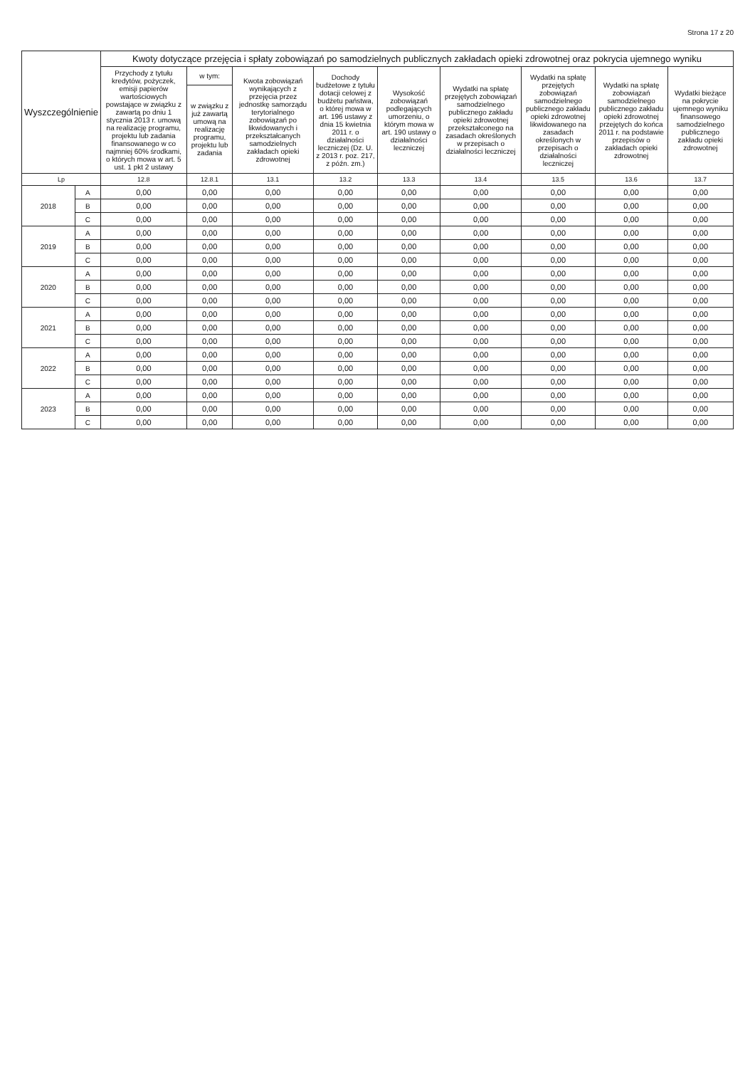Strona 17 z 20
| Wyszczególnienie | | Kwoty dotyczące przejęcia i spłaty zobowiązań po samodzielnych publicznych zakładach opieki zdrowotnej oraz pokrycia ujemnego wyniku | | | | | | | | |
| --- | --- | --- | --- | --- | --- | --- | --- | --- | --- | --- |
| | | Przychody z tytułu kredytów, pożyczek, emisji papierów wartościowych powstające w związku z zawartą po dniu 1 stycznia 2013 r. umową na realizację programu, projektu lub zadania finansowanego w co najmniej 60% środkami, o których mowa w art. 5 ust. 1 pkt 2 ustawy | w tym: | Kwota zobowiązań wynikających z przejęcia przez jednostkę samorządu terytorialnego zobowiązań po likwidowanych i przekształcanych samodzielnych zakładach opieki zdrowotnej | Dochody budżetowe z tytułu dotacji celowej z budżetu państwa, o której mowa w art. 196 ustawy z dnia 15 kwietnia 2011 r. o działalności leczniczej (Dz. U. z 2013 r. poz. 217, z późn. zm.) | Wysokość zobowiązań podlegających umorzeniu, o którym mowa w art. 190 ustawy o działalności leczniczej | Wydatki na spłatę przejętych zobowiązań samodzielnego publicznego zakładu opieki zdrowotnej przekształconego na zasadach określonych w przepisach o działalności leczniczej | Wydatki na spłatę przejętych zobowiązań samodzielnego publicznego zakładu opieki zdrowotnej likwidowanego na zasadach określonych w przepisach o działalności leczniczej | Wydatki na spłatę zobowiązań samodzielnego publicznego zakładu opieki zdrowotnej przejętych do końca 2011 r. na podstawie przepisów o zakładach opieki zdrowotnej | Wydatki bieżące na pokrycie ujemnego wyniku finansowego samodzielnego publicznego zakładu opieki zdrowotnej |
| | | | w związku z już zawartą umową na realizację programu, projektu lub zadania | | | | | | | |
| Lp | | 12.8 | 12.8.1 | 13.1 | 13.2 | 13.3 | 13.4 | 13.5 | 13.6 | 13.7 |
| 2018 | A | 0,00 | 0,00 | 0,00 | 0,00 | 0,00 | 0,00 | 0,00 | 0,00 | 0,00 |
| | B | 0,00 | 0,00 | 0,00 | 0,00 | 0,00 | 0,00 | 0,00 | 0,00 | 0,00 |
| | C | 0,00 | 0,00 | 0,00 | 0,00 | 0,00 | 0,00 | 0,00 | 0,00 | 0,00 |
| 2019 | A | 0,00 | 0,00 | 0,00 | 0,00 | 0,00 | 0,00 | 0,00 | 0,00 | 0,00 |
| | B | 0,00 | 0,00 | 0,00 | 0,00 | 0,00 | 0,00 | 0,00 | 0,00 | 0,00 |
| | C | 0,00 | 0,00 | 0,00 | 0,00 | 0,00 | 0,00 | 0,00 | 0,00 | 0,00 |
| 2020 | A | 0,00 | 0,00 | 0,00 | 0,00 | 0,00 | 0,00 | 0,00 | 0,00 | 0,00 |
| | B | 0,00 | 0,00 | 0,00 | 0,00 | 0,00 | 0,00 | 0,00 | 0,00 | 0,00 |
| | C | 0,00 | 0,00 | 0,00 | 0,00 | 0,00 | 0,00 | 0,00 | 0,00 | 0,00 |
| 2021 | A | 0,00 | 0,00 | 0,00 | 0,00 | 0,00 | 0,00 | 0,00 | 0,00 | 0,00 |
| | B | 0,00 | 0,00 | 0,00 | 0,00 | 0,00 | 0,00 | 0,00 | 0,00 | 0,00 |
| | C | 0,00 | 0,00 | 0,00 | 0,00 | 0,00 | 0,00 | 0,00 | 0,00 | 0,00 |
| 2022 | A | 0,00 | 0,00 | 0,00 | 0,00 | 0,00 | 0,00 | 0,00 | 0,00 | 0,00 |
| | B | 0,00 | 0,00 | 0,00 | 0,00 | 0,00 | 0,00 | 0,00 | 0,00 | 0,00 |
| | C | 0,00 | 0,00 | 0,00 | 0,00 | 0,00 | 0,00 | 0,00 | 0,00 | 0,00 |
| 2023 | A | 0,00 | 0,00 | 0,00 | 0,00 | 0,00 | 0,00 | 0,00 | 0,00 | 0,00 |
| | B | 0,00 | 0,00 | 0,00 | 0,00 | 0,00 | 0,00 | 0,00 | 0,00 | 0,00 |
| | C | 0,00 | 0,00 | 0,00 | 0,00 | 0,00 | 0,00 | 0,00 | 0,00 | 0,00 |
​